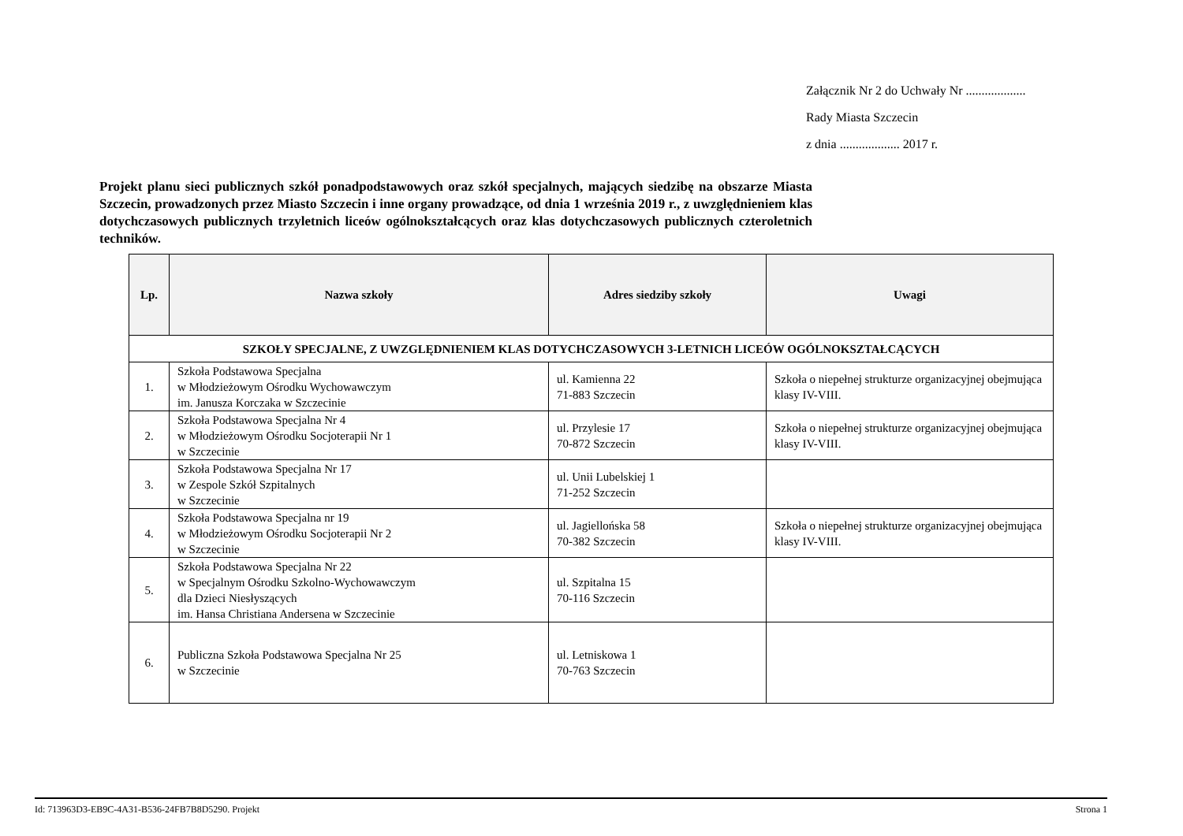Załącznik Nr 2 do Uchwały Nr ...................
Rady Miasta Szczecin
z dnia ................... 2017 r.
Projekt planu sieci publicznych szkół ponadpodstawowych oraz szkół specjalnych, mających siedzibę na obszarze Miasta Szczecin, prowadzonych przez Miasto Szczecin i inne organy prowadzące, od dnia 1 września 2019 r., z uwzględnieniem klas dotychczasowych publicznych trzyletnich liceów ogólnokształcących oraz klas dotychczasowych publicznych czteroletnich techników.
| Lp. | Nazwa szkoły | Adres siedziby szkoły | Uwagi |
| --- | --- | --- | --- |
| SZKOŁY SPECJALNE, Z UWZGLĘDNIENIEM KLAS DOTYCHCZASOWYCH 3-LETNICH LICEÓW OGÓLNOKSZTAŁCĄCYCH | | | |
| 1. | Szkoła Podstawowa Specjalna w Młodzieżowym Ośrodku Wychowawczym im. Janusza Korczaka w Szczecinie | ul. Kamienna 22 71-883 Szczecin | Szkoła o niepełnej strukturze organizacyjnej obejmująca klasy IV-VIII. |
| 2. | Szkoła Podstawowa Specjalna Nr 4 w Młodzieżowym Ośrodku Socjoterapii Nr 1 w Szczecinie | ul. Przylesie 17 70-872 Szczecin | Szkoła o niepełnej strukturze organizacyjnej obejmująca klasy IV-VIII. |
| 3. | Szkoła Podstawowa Specjalna Nr 17 w Zespole Szkół Szpitalnych w Szczecinie | ul. Unii Lubelskiej 1 71-252 Szczecin | |
| 4. | Szkoła Podstawowa Specjalna nr 19 w Młodzieżowym Ośrodku Socjoterapii Nr 2 w Szczecinie | ul. Jagiellońska 58 70-382 Szczecin | Szkoła o niepełnej strukturze organizacyjnej obejmująca klasy IV-VIII. |
| 5. | Szkoła Podstawowa Specjalna Nr 22 w Specjalnym Ośrodku Szkolno-Wychowawczym dla Dzieci Niesłyszących im. Hansa Christiana Andersena w Szczecinie | ul. Szpitalna 15 70-116 Szczecin | |
| 6. | Publiczna Szkoła Podstawowa Specjalna Nr 25 w Szczecinie | ul. Letniskowa 1 70-763 Szczecin | |
Id: 713963D3-EB9C-4A31-B536-24FB7B8D5290. Projekt Strona 1